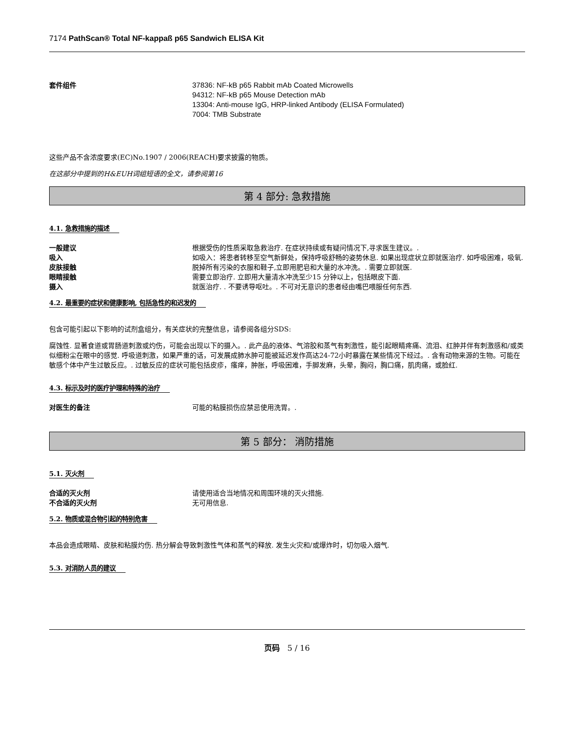7174 PathScan® Total NF-kappaß p65 Sandwich ELISA Kit
套件组件 37836: NF-kB p65 Rabbit mAb Coated Microwells
94312: NF-kB p65 Mouse Detection mAb
13304: Anti-mouse IgG, HRP-linked Antibody (ELISA Formulated)
7004: TMB Substrate
这些产品不含浓度要求(EC)No.1907 / 2006(REACH)要求披露的物质。
在这部分中提到的H&EUH词组短语的全文，请参阅第16
第 4 部分: 急救措施
4.1. 急救措施的描述
一般建议 根据受伤的性质采取急救治疗. 在症状持续或有疑问情况下,寻求医生建议。.
吸入 如吸入：将患者转移至空气新鲜处，保持呼吸舒畅的姿势休息. 如果出现症状立即就医治疗. 如呼吸困难，吸氧.
皮肤接触 脱掉所有污染的衣服和鞋子,立即用肥皂和大量的水冲洗。. 需要立即就医.
眼睛接触 需要立即治疗. 立即用大量清水冲洗至少15 分钟以上，包括眼皮下面.
摄入 就医治疗. . 不要诱导呕吐。. 不可对无意识的患者经由嘴巴喂服任何东西.
4.2. 最重要的症状和健康影响, 包括急性的和迟发的
包含可能引起以下影响的试剂盒组分，有关症状的完整信息，请参阅各组分SDS:
腐蚀性. 显著食道或胃肠道刺激或灼伤，可能会出现以下的摄入。. 此产品的液体、气溶胶和蒸气有刺激性，能引起眼睛疼痛、流泪、红肿并伴有刺激感和/或类似细粉尘在眼中的感觉. 呼吸道刺激，如果严重的话，可发展成肺水肿可能被延迟发作高达24-72小时暴露在某些情况下经过。. 含有动物来源的生物。可能在敏感个体中产生过敏反应。. 过敏反应的症状可能包括皮疹，瘙痒，肿胀，呼吸困难，手脚发麻，头晕，胸闷，胸口痛，肌肉痛，或脸红.
4.3. 标示及时的医疗护理和特殊的治疗
对医生的备注 可能的粘膜损伤应禁忌使用洗胃。.
第 5 部分： 消防措施
5.1. 灭火剂
合适的灭火剂 请使用适合当地情况和周围环境的灭火措施.
不合适的灭火剂 无可用信息.
5.2. 物质或混合物引起的特别危害
本品会造成眼睛、皮肤和粘膜灼伤. 热分解会导致刺激性气体和蒸气的释放. 发生火灾和/或爆炸时，切勿吸入烟气.
5.3. 对消防人员的建议
页码 5 / 16